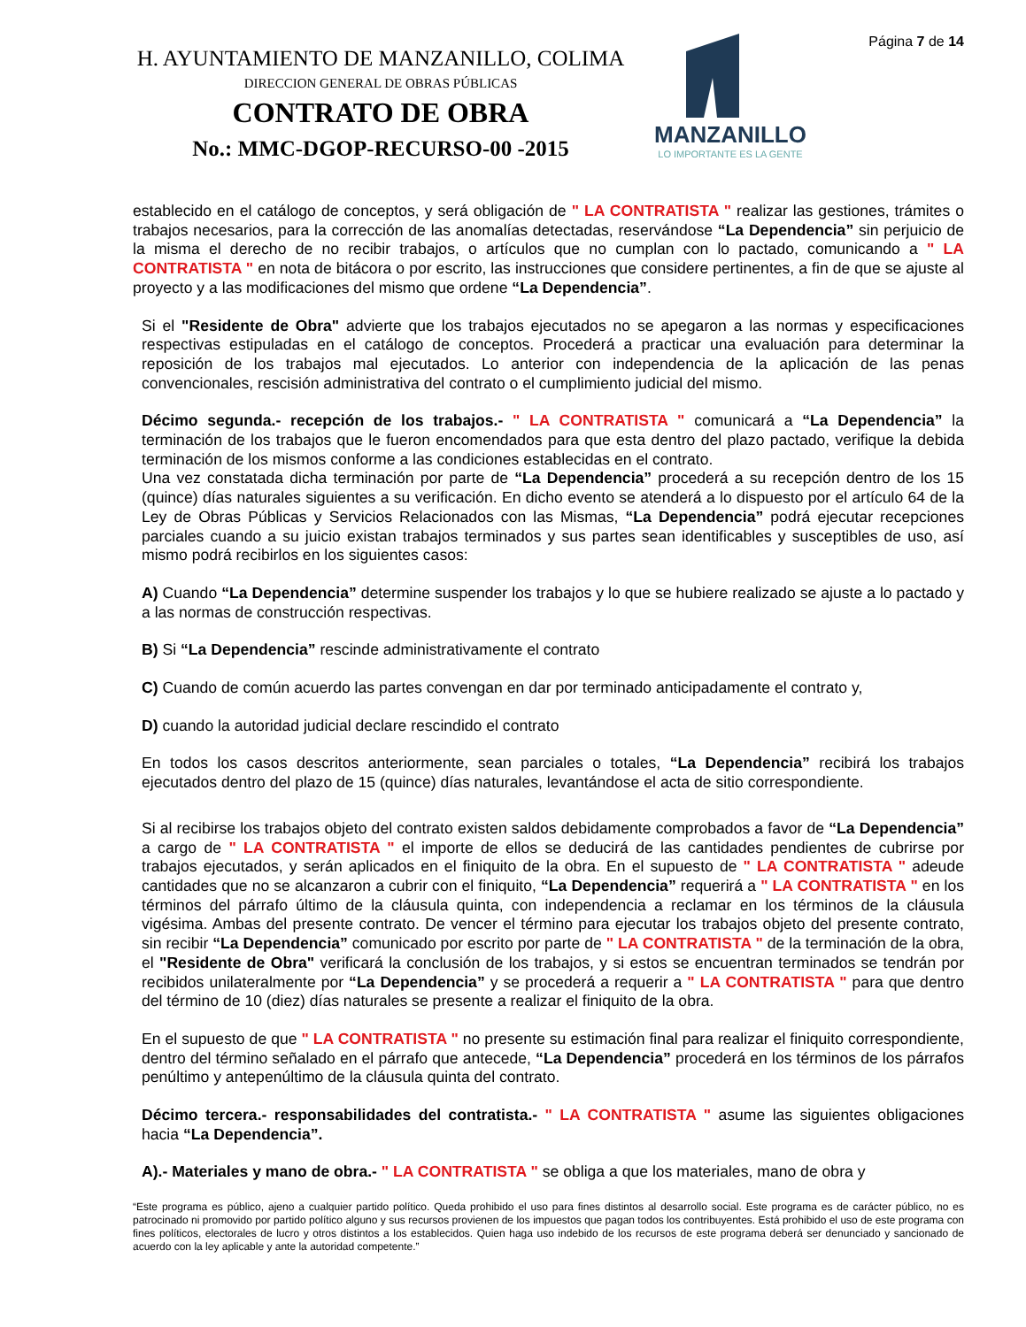H. AYUNTAMIENTO DE MANZANILLO, COLIMA
DIRECCION GENERAL DE OBRAS PÚBLICAS
CONTRATO DE OBRA
No.: MMC-DGOP-RECURSO-00 -2015
MANZANILLO
LO IMPORTANTE ES LA GENTE
Página 7 de 14
establecido en el catálogo de conceptos, y será obligación de " LA CONTRATISTA " realizar las gestiones, trámites o trabajos necesarios, para la corrección de las anomalías detectadas, reservándose “La Dependencia” sin perjuicio de la misma el derecho de no recibir trabajos, o artículos que no cumplan con lo pactado, comunicando a " LA CONTRATISTA " en nota de bitácora o por escrito, las instrucciones que considere pertinentes, a fin de que se ajuste al proyecto y a las modificaciones del mismo que ordene “La Dependencia”.
Si el "Residente de Obra" advierte que los trabajos ejecutados no se apegaron a las normas y especificaciones respectivas estipuladas en el catálogo de conceptos. Procederá a practicar una evaluación para determinar la reposición de los trabajos mal ejecutados. Lo anterior con independencia de la aplicación de las penas convencionales, rescisión administrativa del contrato o el cumplimiento judicial del mismo.
Décimo segunda.- recepción de los trabajos.- " LA CONTRATISTA " comunicará a “La Dependencia” la terminación de los trabajos que le fueron encomendados para que esta dentro del plazo pactado, verifique la debida terminación de los mismos conforme a las condiciones establecidas en el contrato.
Una vez constatada dicha terminación por parte de “La Dependencia” procederá a su recepción dentro de los 15 (quince) días naturales siguientes a su verificación. En dicho evento se atenderá a lo dispuesto por el artículo 64 de la Ley de Obras Públicas y Servicios Relacionados con las Mismas, “La Dependencia” podrá ejecutar recepciones parciales cuando a su juicio existan trabajos terminados y sus partes sean identificables y susceptibles de uso, así mismo podrá recibirlos en los siguientes casos:
A) Cuando “La Dependencia” determine suspender los trabajos y lo que se hubiere realizado se ajuste a lo pactado y a las normas de construcción respectivas.
B) Si “La Dependencia” rescinde administrativamente el contrato
C) Cuando de común acuerdo las partes convengan en dar por terminado anticipadamente el contrato y,
D) cuando la autoridad judicial declare rescindido el contrato
En todos los casos descritos anteriormente, sean parciales o totales, “La Dependencia” recibirá los trabajos ejecutados dentro del plazo de 15 (quince) días naturales, levantándose el acta de sitio correspondiente.
Si al recibirse los trabajos objeto del contrato existen saldos debidamente comprobados a favor de “La Dependencia” a cargo de " LA CONTRATISTA " el importe de ellos se deducirá de las cantidades pendientes de cubrirse por trabajos ejecutados, y serán aplicados en el finiquito de la obra. En el supuesto de " LA CONTRATISTA " adeude cantidades que no se alcanzaron a cubrir con el finiquito, “La Dependencia” requerirá a " LA CONTRATISTA " en los términos del párrafo último de la cláusula quinta, con independencia a reclamar en los términos de la cláusula vigésima. Ambas del presente contrato. De vencer el término para ejecutar los trabajos objeto del presente contrato, sin recibir “La Dependencia” comunicado por escrito por parte de " LA CONTRATISTA " de la terminación de la obra, el "Residente de Obra" verificará la conclusión de los trabajos, y si estos se encuentran terminados se tendrán por recibidos unilateralmente por “La Dependencia” y se procederá a requerir a " LA CONTRATISTA " para que dentro del término de 10 (diez) días naturales se presente a realizar el finiquito de la obra.
En el supuesto de que " LA CONTRATISTA " no presente su estimación final para realizar el finiquito correspondiente, dentro del término señalado en el párrafo que antecede, “La Dependencia” procederá en los términos de los párrafos penúltimo y antepenúltimo de la cláusula quinta del contrato.
Décimo tercera.- responsabilidades del contratista.- " LA CONTRATISTA " asume las siguientes obligaciones hacia “La Dependencia”.
A).- Materiales y mano de obra.- " LA CONTRATISTA " se obliga a que los materiales, mano de obra y
“Este programa es público, ajeno a cualquier partido político. Queda prohibido el uso para fines distintos al desarrollo social. Este programa es de carácter público, no es patrocinado ni promovido por partido político alguno y sus recursos provienen de los impuestos que pagan todos los contribuyentes. Está prohibido el uso de este programa con fines políticos, electorales de lucro y otros distintos a los establecidos. Quien haga uso indebido de los recursos de este programa deberá ser denunciado y sancionado de acuerdo con la ley aplicable y ante la autoridad competente.”